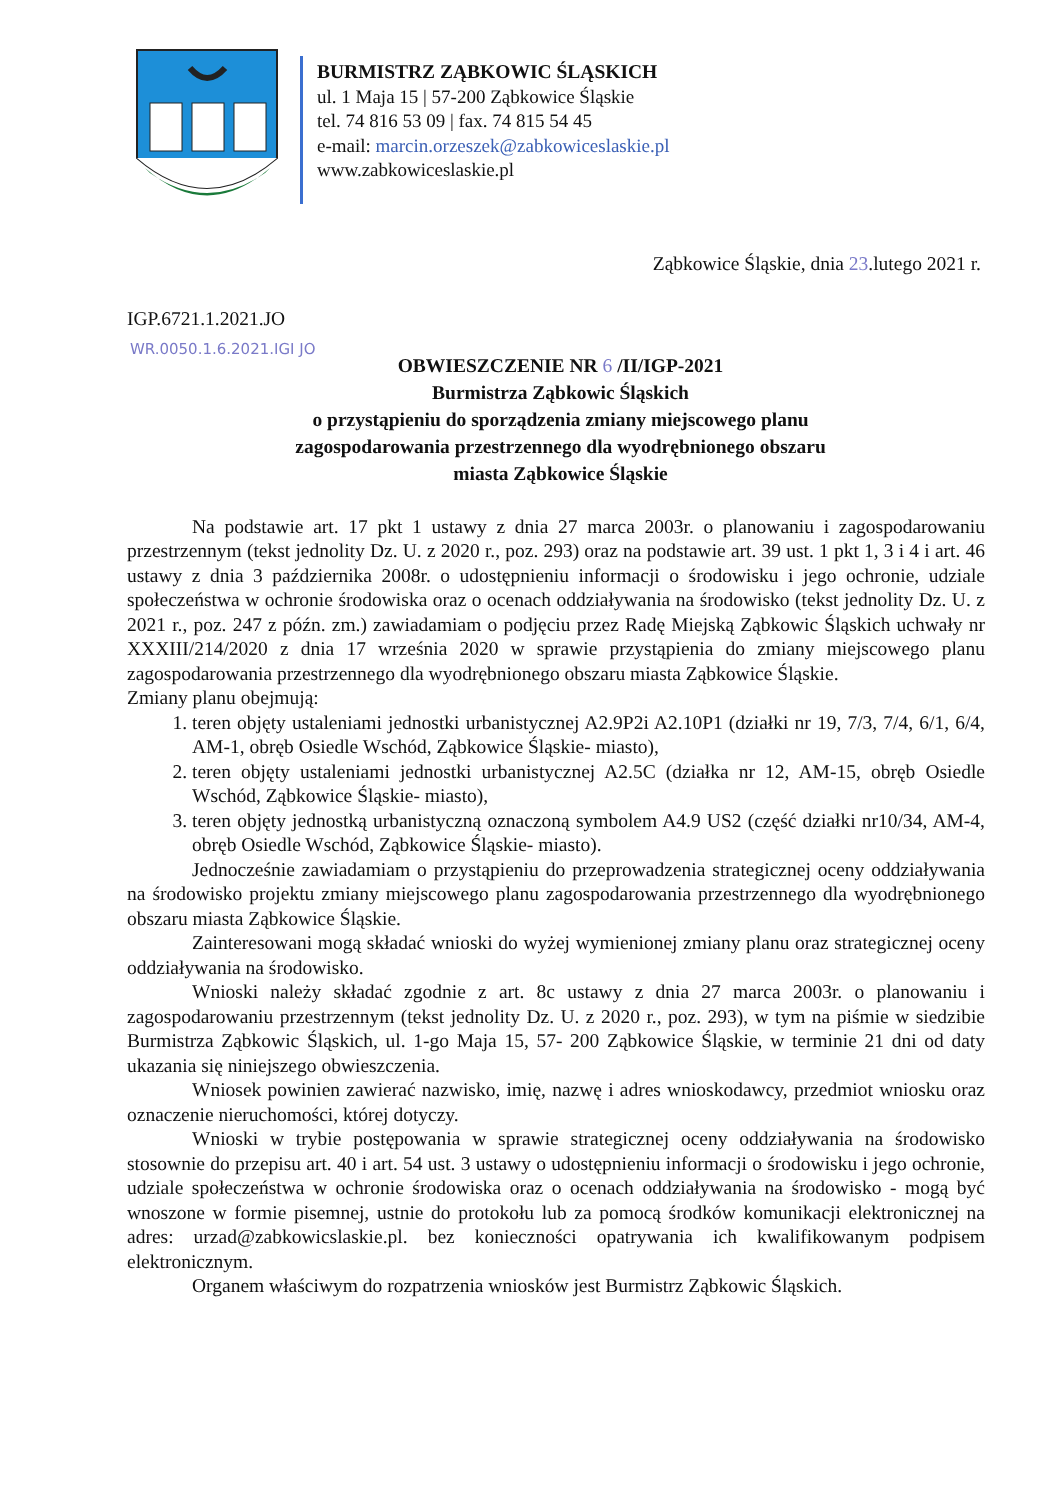BURMISTRZ ZĄBKOWIC ŚLĄSKICH
ul. 1 Maja 15 | 57-200 Ząbkowice Śląskie
tel. 74 816 53 09 | fax. 74 815 54 45
e-mail: marcin.orzeszek@zabkowiceslaskie.pl
www.zabkowiceslaskie.pl
Ząbkowice Śląskie, dnia 23.lutego 2021 r.
IGP.6721.1.2021.JO
WR.0050.1.6.2021.IGI JO
OBWIESZCZENIE NR 6 /II/IGP-2021
Burmistrza Ząbkowic Śląskich
o przystąpieniu do sporządzenia zmiany miejscowego planu
zagospodarowania przestrzennego dla wyodrębnionego obszaru
miasta Ząbkowice Śląskie
Na podstawie art. 17 pkt 1 ustawy z dnia 27 marca 2003r. o planowaniu i zagospodarowaniu przestrzennym (tekst jednolity Dz. U. z 2020 r., poz. 293) oraz na podstawie art. 39 ust. 1 pkt 1, 3 i 4 i art. 46 ustawy z dnia 3 października 2008r. o udostępnieniu informacji o środowisku i jego ochronie, udziale społeczeństwa w ochronie środowiska oraz o ocenach oddziaływania na środowisko (tekst jednolity Dz. U. z 2021 r., poz. 247 z późn. zm.) zawiadamiam o podjęciu przez Radę Miejską Ząbkowic Śląskich uchwały nr XXXIII/214/2020 z dnia 17 września 2020 w sprawie przystąpienia do zmiany miejscowego planu zagospodarowania przestrzennego dla wyodrębnionego obszaru miasta Ząbkowice Śląskie.
Zmiany planu obejmują:
1. teren objęty ustaleniami jednostki urbanistycznej A2.9P2i A2.10P1 (działki nr 19, 7/3, 7/4, 6/1, 6/4, AM-1, obręb Osiedle Wschód, Ząbkowice Śląskie- miasto),
2. teren objęty ustaleniami jednostki urbanistycznej A2.5C (działka nr 12, AM-15, obręb Osiedle Wschód, Ząbkowice Śląskie- miasto),
3. teren objęty jednostką urbanistyczną oznaczoną symbolem A4.9 US2 (część działki nr10/34, AM-4, obręb Osiedle Wschód, Ząbkowice Śląskie- miasto).
Jednocześnie zawiadamiam o przystąpieniu do przeprowadzenia strategicznej oceny oddziaływania na środowisko projektu zmiany miejscowego planu zagospodarowania przestrzennego dla wyodrębnionego obszaru miasta Ząbkowice Śląskie.
Zainteresowani mogą składać wnioski do wyżej wymienionej zmiany planu oraz strategicznej oceny oddziaływania na środowisko.
Wnioski należy składać zgodnie z art. 8c ustawy z dnia 27 marca 2003r. o planowaniu i zagospodarowaniu przestrzennym (tekst jednolity Dz. U. z 2020 r., poz. 293), w tym na piśmie w siedzibie Burmistrza Ząbkowic Śląskich, ul. 1-go Maja 15, 57- 200 Ząbkowice Śląskie, w terminie 21 dni od daty ukazania się niniejszego obwieszczenia.
Wniosek powinien zawierać nazwisko, imię, nazwę i adres wnioskodawcy, przedmiot wniosku oraz oznaczenie nieruchomości, której dotyczy.
Wnioski w trybie postępowania w sprawie strategicznej oceny oddziaływania na środowisko stosownie do przepisu art. 40 i art. 54 ust. 3 ustawy o udostępnieniu informacji o środowisku i jego ochronie, udziale społeczeństwa w ochronie środowiska oraz o ocenach oddziaływania na środowisko - mogą być wnoszone w formie pisemnej, ustnie do protokołu lub za pomocą środków komunikacji elektronicznej na adres: urzad@zabkowicslaskie.pl. bez konieczności opatrywania ich kwalifikowanym podpisem elektronicznym.
Organem właściwym do rozpatrzenia wniosków jest Burmistrz Ząbkowic Śląskich.